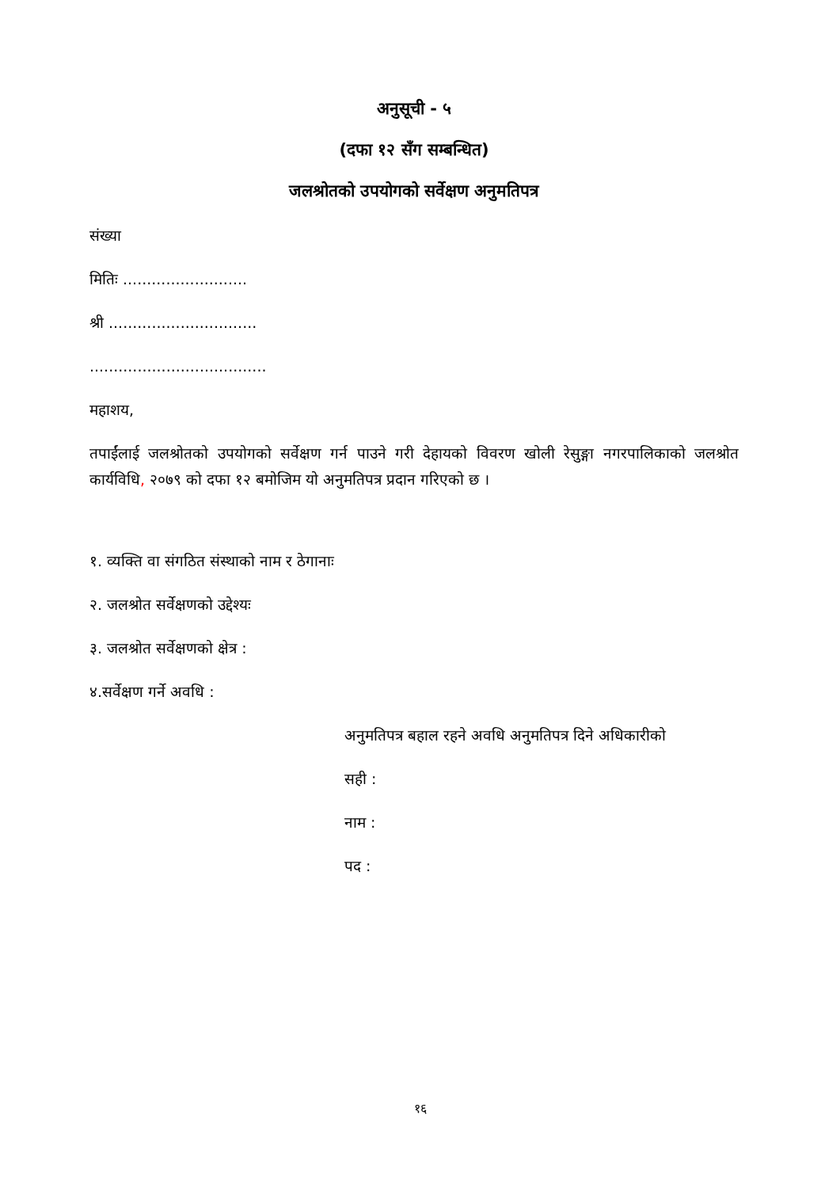अनुसूची - ५
(दफा १२ सँग सम्बन्धित)
जलश्रोतको उपयोगको सर्वेक्षण अनुमतिपत्र
संख्या
मितिः ..........................
श्री ...............................
.....................................
महाशय,
तपाईंलाई जलश्रोतको उपयोगको सर्वेक्षण गर्न पाउने गरी देहायको विवरण खोली रेसुङ्गा नगरपालिकाको जलश्रोत कार्यविधि, २०७९ को दफा १२ बमोजिम यो अनुमतिपत्र प्रदान गरिएको छ ।
१. व्यक्ति वा संगठित संस्थाको नाम र ठेगानाः
२. जलश्रोत सर्वेक्षणको उद्देश्यः
३. जलश्रोत सर्वेक्षणको क्षेत्र :
४.सर्वेक्षण गर्ने अवधि :
अनुमतिपत्र बहाल रहने अवधि अनुमतिपत्र दिने अधिकारीको
सही :
नाम :
पद :
१६